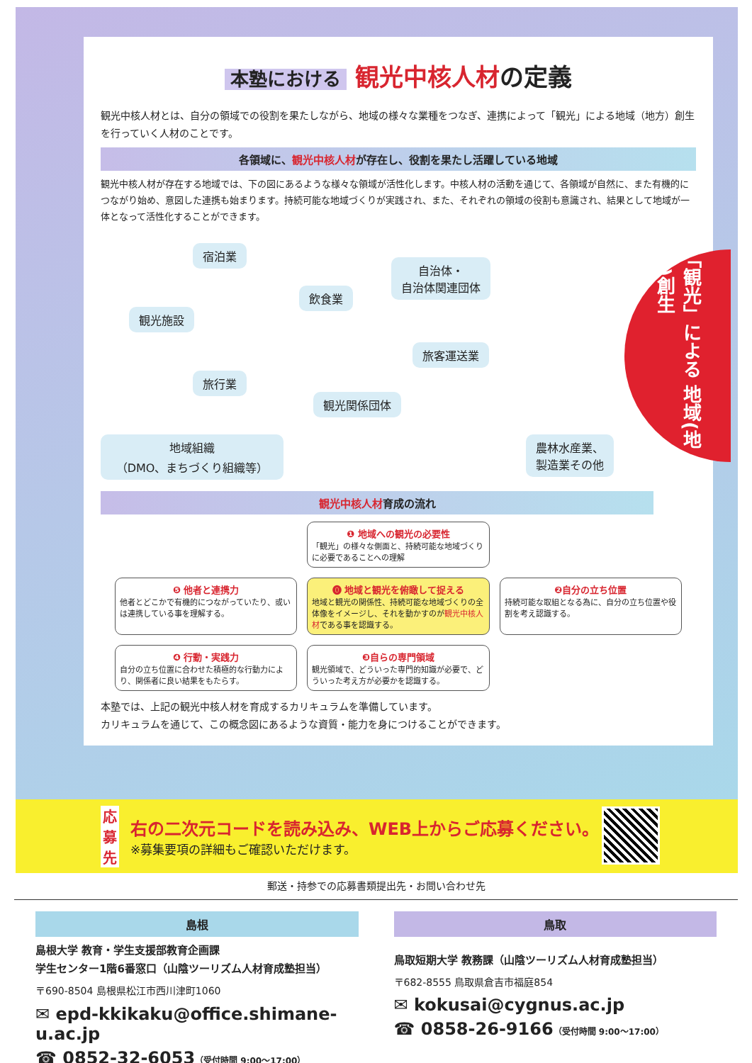本塾における 観光中核人材の定義
観光中核人材とは、自分の領域での役割を果たしながら、地域の様々な業種をつなぎ、連携によって「観光」による地域（地方）創生を行っていく人材のことです。
各領域に、観光中核人材が存在し、役割を果たし活躍している地域
観光中核人材が存在する地域では、下の図にあるような様々な領域が活性化します。中核人材の活動を通じて、各領域が自然に、また有機的につながり始め、意図した連携も始まります。持続可能な地域づくりが実践され、また、それぞれの領域の役割も意識され、結果として地域が一体となって活性化することができます。
宿泊業
飲食業
自治体・
自治体関連団体
観光施設
旅客運送業
旅行業
観光関係団体
地域組織
（DMO、まちづくり組織等）
農林水産業、
製造業その他
「観光」による 地域(地方)創生
観光中核人材育成の流れ
❶ 地域への観光の必要性
「観光」の様々な側面と、持続可能な地域づくりに必要であることへの理解
❺ 他者と連携力
他者とどこかで有機的につながっていたり、或いは連携している事を理解する。
⓿ 地域と観光を俯瞰して捉える
地域と観光の関係性、持続可能な地域づくりの全体像をイメージし、それを動かすのが観光中核人材である事を認識する。
❷自分の立ち位置
持続可能な取組となる為に、自分の立ち位置や役割を考え認識する。
❹ 行動・実践力
自分の立ち位置に合わせた積極的な行動力により、関係者に良い結果をもたらす。
❸自らの専門領域
観光領域で、どういった専門的知識が必要で、どういった考え方が必要かを認識する。
本塾では、上記の観光中核人材を育成するカリキュラムを準備しています。
カリキュラムを通じて、この概念図にあるような資質・能力を身につけることができます。
応募先
右の二次元コードを読み込み、WEB上からご応募ください。
※募集要項の詳細もご確認いただけます。
郵送・持参での応募書類提出先・お問い合わせ先
島根
島根大学 教育・学生支援部教育企画課
学生センター1階6番窓口（山陰ツーリズム人材育成塾担当）
〒690-8504 島根県松江市西川津町1060
✉ epd-kkikaku@office.shimane-u.ac.jp
☎ 0852-32-6053（受付時間 9:00〜17:00）
鳥取
鳥取短期大学 教務課（山陰ツーリズム人材育成塾担当）
〒682-8555 鳥取県倉吉市福庭854
✉ kokusai@cygnus.ac.jp
☎ 0858-26-9166（受付時間 9:00〜17:00）